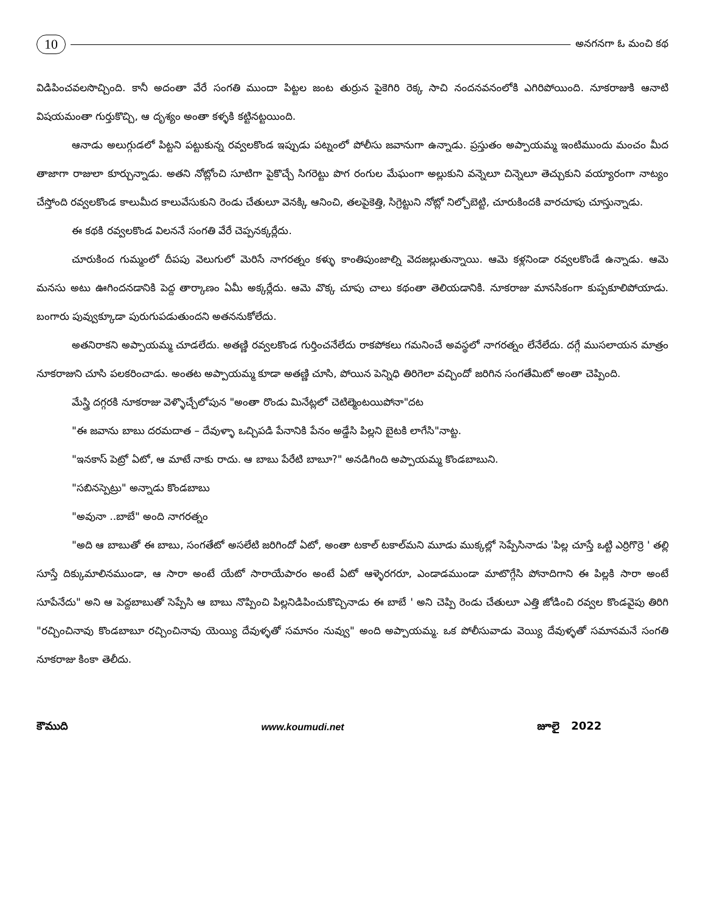10 అనగనగా ఓ మంచి కథ
విడిపించవలసొచ్చింది. కానీ అదంతా వేరే సంగతి ముందా పిట్టల జంట తుర్రున పైకెగిరి రెక్క సాచి నందనవనంలోకి ఎగిరిపోయింది. నూకరాజుకి ఆనాటి విషయమంతా గుర్తుకొచ్చి, ఆ దృశ్యం అంతా కళ్ళకి కట్టినట్టయింది.
ఆనాడు అలుగ్గుడలో పిట్టని పట్టుకున్న రవ్వలకొండ ఇప్పుడు పట్నంలో పోలీసు జవానుగా ఉన్నాడు. ప్రస్తుతం అప్పాయమ్మ ఇంటిముందు మంచం మీద తాజాగా రాజులా కూర్చున్నాడు. అతని నోట్లోంచి సూటిగా పైకొచ్చే సిగరెట్టు పొగ రంగుల మేఘంగా అల్లుకుని వన్నెలూ చిన్నెలూ తెచ్చుకుని వయ్యారంగా నాట్యం చేస్తోంది రవ్వలకొండ కాలుమీద కాలువేసుకుని రెండు చేతులూ వెనక్కి ఆనించి, తలపైకెత్తి, సిగ్రెట్టుని నోట్లో నిల్చోబెట్టి, చూరుకిందకి వారచూపు చూస్తున్నాడు.
ఈ కథకి రవ్వలకొండ విలననే సంగతి వేరే చెప్పనక్కర్లేదు.
చూరుకింద గుమ్మంలో దీపపు వెలుగులో మెరిసే నాగరత్నం కళ్ళు కాంతిపుంజాల్ని వెదజల్లుతున్నాయి. ఆమె కళ్లనిండా రవ్వలకొండే ఉన్నాడు. ఆమె మనసు అటు ఊగిందనడానికి పెద్ద తార్కాణం ఏమీ అక్కర్లేదు. ఆమె వొక్క చూపు చాలు కథంతా తెలియడానికి. నూకరాజు మానసికంగా కుప్పకూలిపోయాడు. బంగారు పువ్వుక్కూడా పురుగుపడుతుందని అతననుకోలేదు.
అతనిరాకని అప్పాయమ్మ చూడలేదు. అతణ్ణి రవ్వలకొండ గుర్తించనేలేదు రాకపోకలు గమనించే అవస్థలో నాగరత్నం లేనేలేదు. దగ్గే ముసలాయన మాత్రం నూకరాజుని చూసి పలకరించాడు. అంతట అప్పాయమ్మ కూడా అతణ్ణి చూసి, పోయిన పెన్నిధి తిరిగెలా వచ్చిందో జరిగిన సంగతేమిటో అంతా చెప్పింది.
మేస్త్రి దగ్గరకి నూకరాజు వెళ్ళొచ్చేలోపున "అంతా రొండు మినేట్లలో చెటిల్మెంటయిపోనా"దట
"ఈ జవాను బాబు దరమదాత – దేవుళ్ళా ఒచ్చిపడి పేనానికి పేనం అడ్డేసి పిల్లని బైటకి లాగేసి"నాట్ట.
"ఇనకాస్ పెట్రో ఏటో, ఆ మాటే నాకు రాదు. ఆ బాబు పేరేటి బాబూ?" అనడిగింది అప్పాయమ్మ కొండబాబుని.
"సబినస్పెట్రు" అన్నాడు కొండబాబు
"అవునా ..బాబే" అంది నాగరత్నం
"అది ఆ బాబుతో ఈ బాబు, సంగతేటో అసలేటి జరిగిందో ఏటో, అంతా టకాల్ టకాల్‌మని మూడు ముక్కల్లో సెప్పేసినాడు 'పిల్ల చూస్తే ఒట్టి ఎర్రిగొర్రె ' తల్లి సూస్తే దిక్కుమాలినముండా, ఆ సారా అంటే యేటో సారాయేపారం అంటే ఏటో ఆళ్ళెరగరూ, ఎండాడముండా మాటొగ్గేసి పోనాదిగాని ఈ పిల్లకి సారా అంటే సూపేనేదు" అని ఆ పెద్దబాబుతో సెప్పేసి ఆ బాబు నొప్పించి పిల్లనిడిపించుకొచ్చినాడు ఈ బాబే ' అని చెప్పి రెండు చేతులూ ఎత్తి జోడించి రవ్వల కొండవైపు తిరిగి "రచ్చించినావు కొండబాబూ రచ్చించినావు యెయ్యి దేవుళ్ళతో సమానం నువ్వు" అంది అప్పాయమ్మ. ఒక పోలీసువాడు వెయ్యి దేవుళ్ళతో సమానమనే సంగతి నూకరాజు కింకా తెలీదు.
కౌముది www.koumudi.net జూలై 2022